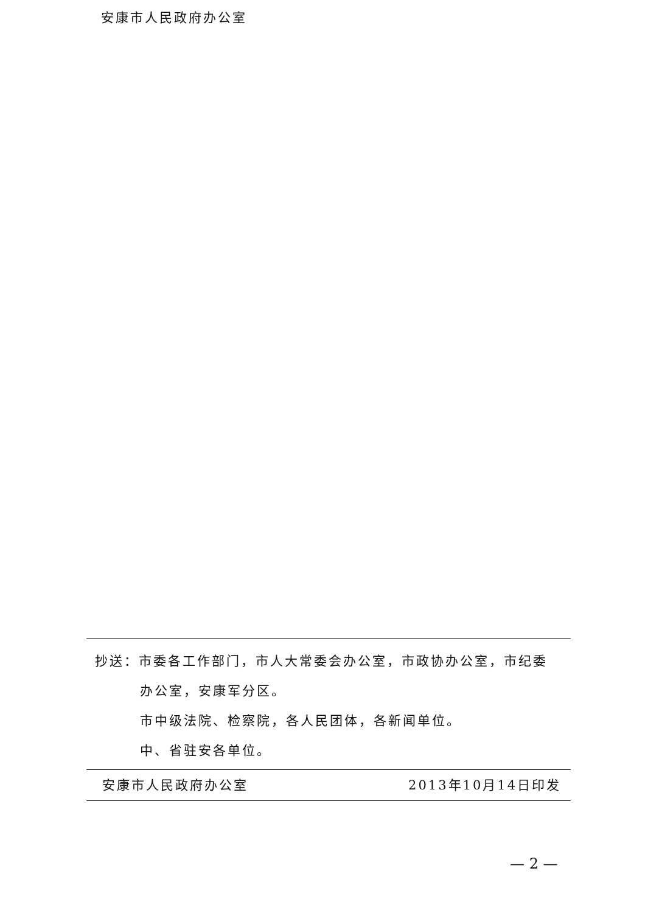安康市人民政府办公室
抄送：市委各工作部门，市人大常委会办公室，市政协办公室，市纪委
办公室，安康军分区。
市中级法院、检察院，各人民团体，各新闻单位。
中、省驻安各单位。
安康市人民政府办公室 2013年10月14日印发
— 2 —